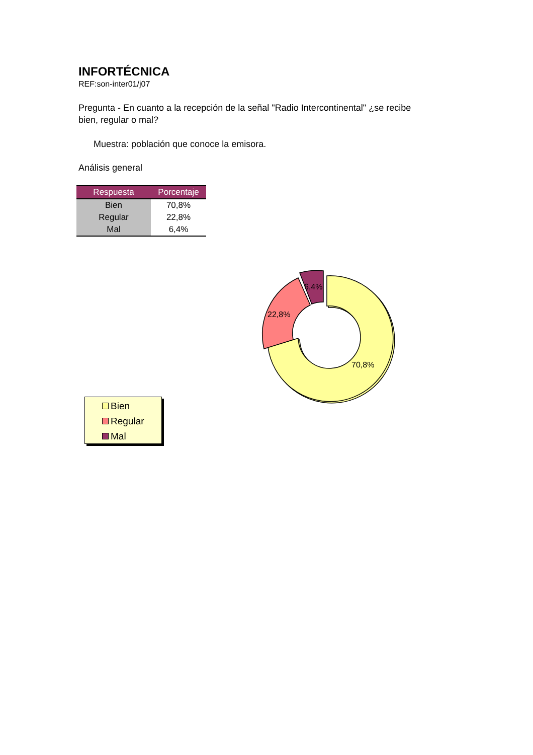INFORTÉCNICA
REF:son-inter01/j07
Pregunta - En cuanto a la recepción de la señal "Radio Intercontinental" ¿se recibe bien, regular o mal?
Muestra: población que conoce la emisora.
Análisis general
| Respuesta | Porcentaje |
| --- | --- |
| Bien | 70,8% |
| Regular | 22,8% |
| Mal | 6,4% |
6,4%
22,8%
70,8%
Bien
Regular
Mal